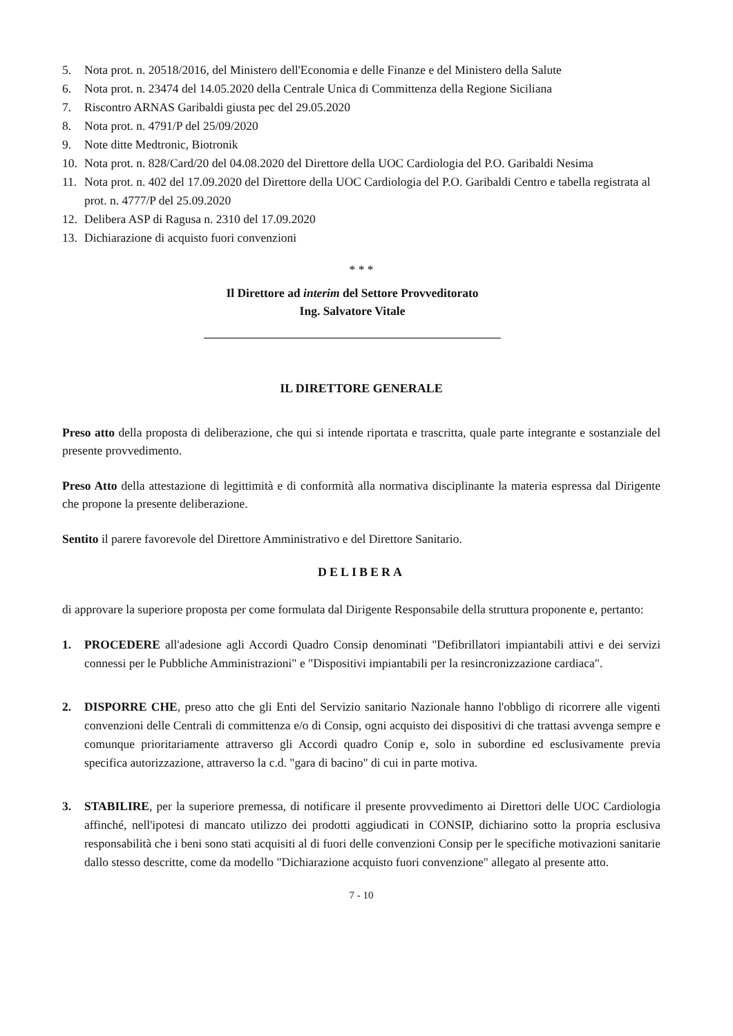5. Nota prot. n. 20518/2016, del Ministero dell'Economia e delle Finanze e del Ministero della Salute
6. Nota prot. n. 23474 del 14.05.2020 della Centrale Unica di Committenza della Regione Siciliana
7. Riscontro ARNAS Garibaldi giusta pec del 29.05.2020
8. Nota prot. n. 4791/P del 25/09/2020
9. Note ditte Medtronic, Biotronik
10. Nota prot. n. 828/Card/20 del 04.08.2020 del Direttore della UOC Cardiologia del P.O. Garibaldi Nesima
11. Nota prot. n. 402 del 17.09.2020 del Direttore della UOC Cardiologia del P.O. Garibaldi Centro e tabella registrata al prot. n. 4777/P del 25.09.2020
12. Delibera ASP di Ragusa n. 2310 del 17.09.2020
13. Dichiarazione di acquisto fuori convenzioni
* * *
Il Direttore ad interim del Settore Provveditorato
Ing. Salvatore Vitale
IL DIRETTORE GENERALE
Preso atto della proposta di deliberazione, che qui si intende riportata e trascritta, quale parte integrante e sostanziale del presente provvedimento.
Preso Atto della attestazione di legittimità e di conformità alla normativa disciplinante la materia espressa dal Dirigente che propone la presente deliberazione.
Sentito il parere favorevole del Direttore Amministrativo e del Direttore Sanitario.
DELIBERA
di approvare la superiore proposta per come formulata dal Dirigente Responsabile della struttura proponente e, pertanto:
1. PROCEDERE all'adesione agli Accordi Quadro Consip denominati "Defibrillatori impiantabili attivi e dei servizi connessi per le Pubbliche Amministrazioni" e "Dispositivi impiantabili per la resincronizzazione cardiaca".
2. DISPORRE CHE, preso atto che gli Enti del Servizio sanitario Nazionale hanno l'obbligo di ricorrere alle vigenti convenzioni delle Centrali di committenza e/o di Consip, ogni acquisto dei dispositivi di che trattasi avvenga sempre e comunque prioritariamente attraverso gli Accordi quadro Conip e, solo in subordine ed esclusivamente previa specifica autorizzazione, attraverso la c.d. "gara di bacino" di cui in parte motiva.
3. STABILIRE, per la superiore premessa, di notificare il presente provvedimento ai Direttori delle UOC Cardiologia affinché, nell'ipotesi di mancato utilizzo dei prodotti aggiudicati in CONSIP, dichiarino sotto la propria esclusiva responsabilità che i beni sono stati acquisiti al di fuori delle convenzioni Consip per le specifiche motivazioni sanitarie dallo stesso descritte, come da modello "Dichiarazione acquisto fuori convenzione" allegato al presente atto.
7 - 10